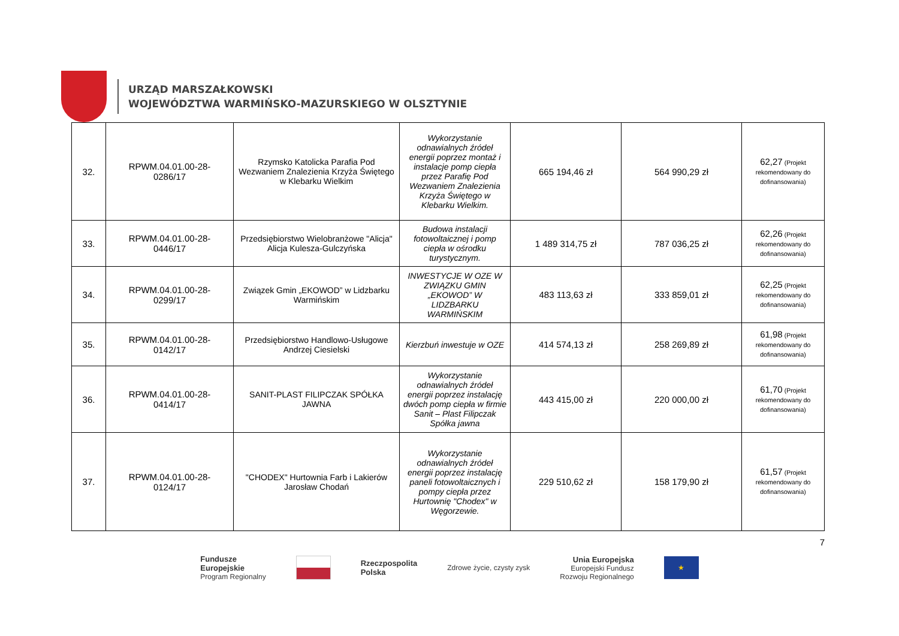URZĄD MARSZAŁKOWSKI
WOJEWÓDZTWA WARMIŃSKO-MAZURSKIEGO W OLSZTYNIE
| 32. | RPWM.04.01.00-28- 0286/17 | Rzymsko Katolicka Parafia Pod Wezwaniem Znalezienia Krzyża Świętego w Klebarku Wielkim | Wykorzystanie odnawialnych źródeł energii poprzez montaż i instalacje pomp ciepła przez Parafię Pod Wezwaniem Znalezienia Krzyża Świętego w Klebarku Wielkim. | 665 194,46 zł | 564 990,29 zł | 62,27 (Projekt rekomendowany do dofinansowania) |
| 33. | RPWM.04.01.00-28- 0446/17 | Przedsiębiorstwo Wielobranżowe "Alicja" Alicja Kulesza-Gulczyńska | Budowa instalacji fotowoltaicznej i pomp ciepła w ośrodku turystycznym. | 1 489 314,75 zł | 787 036,25 zł | 62,26 (Projekt rekomendowany do dofinansowania) |
| 34. | RPWM.04.01.00-28- 0299/17 | Związek Gmin „EKOWOD” w Lidzbarku Warmińskim | INWESTYCJE W OZE W ZWIĄZKU GMIN „EKOWOD” W LIDZBARKU WARMIŃSKIM | 483 113,63 zł | 333 859,01 zł | 62,25 (Projekt rekomendowany do dofinansowania) |
| 35. | RPWM.04.01.00-28- 0142/17 | Przedsiębiorstwo Handlowo-Usługowe Andrzej Ciesielski | Kierzbuń inwestuje w OZE | 414 574,13 zł | 258 269,89 zł | 61,98 (Projekt rekomendowany do dofinansowania) |
| 36. | RPWM.04.01.00-28- 0414/17 | SANIT-PLAST FILIPCZAK SPÓŁKA JAWNA | Wykorzystanie odnawialnych źródeł energii poprzez instalację dwóch pomp ciepła w firmie Sanit – Plast Filipczak Spółka jawna | 443 415,00 zł | 220 000,00 zł | 61,70 (Projekt rekomendowany do dofinansowania) |
| 37. | RPWM.04.01.00-28- 0124/17 | "CHODEX" Hurtownia Farb i Lakierów Jarosław Chodań | Wykorzystanie odnawialnych źródeł energii poprzez instalację paneli fotowoltaicznych i pompy ciepła przez Hurtownię "Chodex" w Węgorzewie. | 229 510,62 zł | 158 179,90 zł | 61,57 (Projekt rekomendowany do dofinansowania) |
7
Fundusze
Europejskie
Program Regionalny
Rzeczpospolita
Polska
Zdrowe życie, czysty zysk
Unia Europejska
Europejski Fundusz
Rozwoju Regionalnego
★